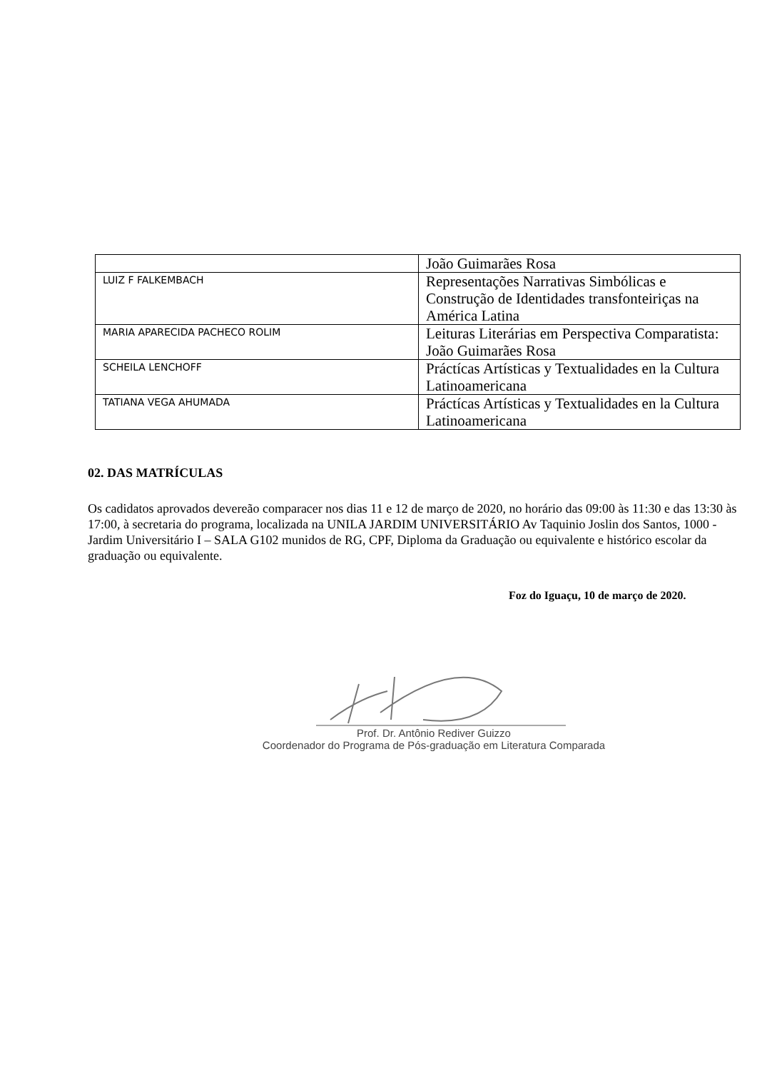| | João Guimarães Rosa |
| LUIZ F FALKEMBACH | Representações Narrativas Simbólicas e Construção de Identidades transfonteiriças na América Latina |
| MARIA APARECIDA PACHECO ROLIM | Leituras Literárias em Perspectiva Comparatista: João Guimarães Rosa |
| SCHEILA LENCHOFF | Práctícas Artísticas y Textualidades en la Cultura Latinoamericana |
| TATIANA VEGA AHUMADA | Práctícas Artísticas y Textualidades en la Cultura Latinoamericana |
02. DAS MATRÍCULAS
Os cadidatos aprovados devereão comparacer nos dias 11 e 12 de março de 2020, no horário das 09:00 às 11:30 e das 13:30 às 17:00, à secretaria do programa, localizada na UNILA JARDIM UNIVERSITÁRIO Av Taquinio Joslin dos Santos, 1000 - Jardim Universitário I – SALA G102 munidos de RG, CPF, Diploma da Graduação ou equivalente e histórico escolar da graduação ou equivalente.
Foz do Iguaçu, 10 de março de 2020.
Prof. Dr. Antônio Rediver Guizzo
Coordenador do Programa de Pós-graduação em Literatura Comparada